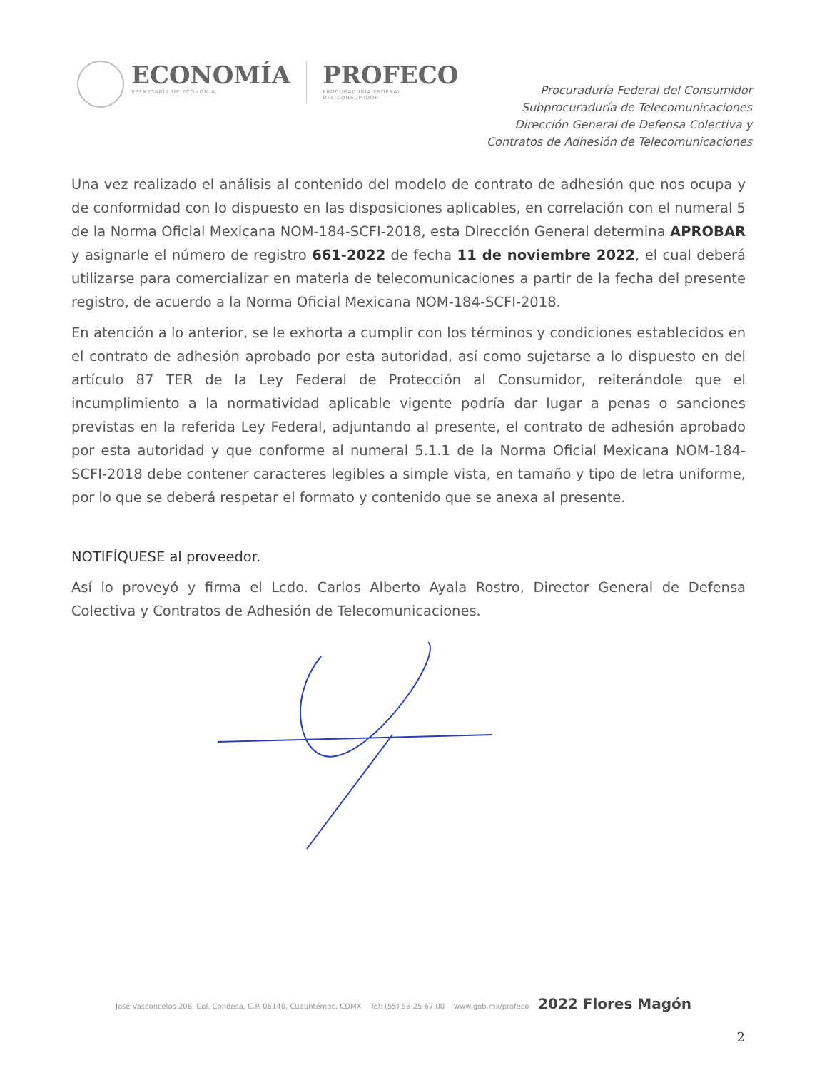ECONOMÍA
SECRETARÍA DE ECONOMÍA
PROFECO
PROCURADURÍA FEDERAL
DEL CONSUMIDOR
Procuraduría Federal del Consumidor
Subprocuraduría de Telecomunicaciones
Dirección General de Defensa Colectiva y
Contratos de Adhesión de Telecomunicaciones
Una vez realizado el análisis al contenido del modelo de contrato de adhesión que nos ocupa y de conformidad con lo dispuesto en las disposiciones aplicables, en correlación con el numeral 5 de la Norma Oficial Mexicana NOM-184-SCFI-2018, esta Dirección General determina APROBAR y asignarle el número de registro 661-2022 de fecha 11 de noviembre 2022, el cual deberá utilizarse para comercializar en materia de telecomunicaciones a partir de la fecha del presente registro, de acuerdo a la Norma Oficial Mexicana NOM-184-SCFI-2018.
En atención a lo anterior, se le exhorta a cumplir con los términos y condiciones establecidos en el contrato de adhesión aprobado por esta autoridad, así como sujetarse a lo dispuesto en del artículo 87 TER de la Ley Federal de Protección al Consumidor, reiterándole que el incumplimiento a la normatividad aplicable vigente podría dar lugar a penas o sanciones previstas en la referida Ley Federal, adjuntando al presente, el contrato de adhesión aprobado por esta autoridad y que conforme al numeral 5.1.1 de la Norma Oficial Mexicana NOM-184-SCFI-2018 debe contener caracteres legibles a simple vista, en tamaño y tipo de letra uniforme, por lo que se deberá respetar el formato y contenido que se anexa al presente.
NOTIFÍQUESE al proveedor.
Así lo proveyó y firma el Lcdo. Carlos Alberto Ayala Rostro, Director General de Defensa Colectiva y Contratos de Adhesión de Telecomunicaciones.
José Vasconcelos 208, Col. Condesa, C.P. 06140, Cuauhtémoc, CDMX Tel: (55) 56 25 67 00 www.gob.mx/profeco 2022 Flores Magón
2